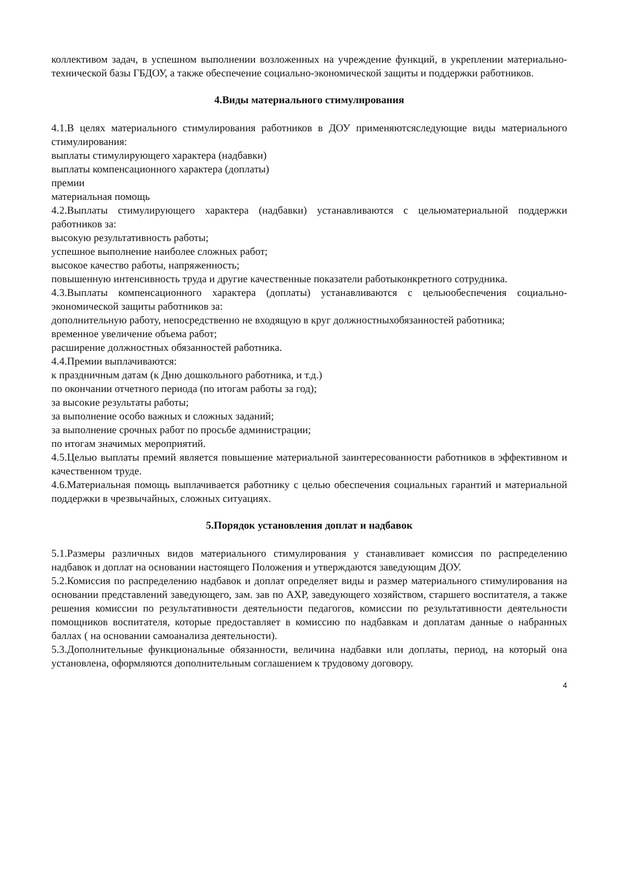коллективом задач, в успешном выполнении возложенных на учреждение функций, в укреплении материально-технической базы ГБДОУ, а также обеспечение социально-экономической защиты и поддержки работников.
4.Виды материального стимулирования
4.1.В целях материального стимулирования работников в ДОУ применяютсяследующие виды материального стимулирования:
выплаты стимулирующего характера (надбавки)
выплаты компенсационного характера (доплаты)
премии
материальная помощь
4.2.Выплаты стимулирующего характера (надбавки) устанавливаются с цельюматериальной поддержки работников за:
высокую результативность работы;
успешное выполнение наиболее сложных работ;
высокое качество работы, напряженность;
повышенную интенсивность труда и другие качественные показатели работыконкретного сотрудника.
4.3.Выплаты компенсационного характера (доплаты) устанавливаются с цельюобеспечения социально-экономической защиты работников за:
дополнительную работу, непосредственно не входящую в круг должностныхобязанностей работника;
временное увеличение объема работ;
расширение должностных обязанностей работника.
4.4.Премии выплачиваются:
к праздничным датам (к Дню дошкольного работника, и т.д.)
по окончании отчетного периода (по итогам работы за год);
за высокие результаты работы;
за выполнение особо важных и сложных заданий;
за выполнение срочных работ по просьбе администрации;
по итогам значимых мероприятий.
4.5.Целью выплаты премий является повышение материальной заинтересованности работников в эффективном и качественном труде.
4.6.Материальная помощь выплачивается работнику с целью обеспечения социальных гарантий и материальной поддержки в чрезвычайных, сложных ситуациях.
5.Порядок установления доплат и надбавок
5.1.Размеры различных видов материального стимулирования у станавливает комиссия по распределению надбавок и доплат на основании настоящего Положения и утверждаются заведующим ДОУ.
5.2.Комиссия по распределению надбавок и доплат определяет виды и размер материального стимулирования на основании представлений заведующего, зам. зав по АХР, заведующего хозяйством, старшего воспитателя, а также решения комиссии по результативности деятельности педагогов, комиссии по результативности деятельности помощников воспитателя, которые предоставляет в комиссию по надбавкам и доплатам данные о набранных баллах ( на основании самоанализа деятельности).
5.3.Дополнительные функциональные обязанности, величина надбавки или доплаты, период, на который она установлена, оформляются дополнительным соглашением к трудовому договору.
4